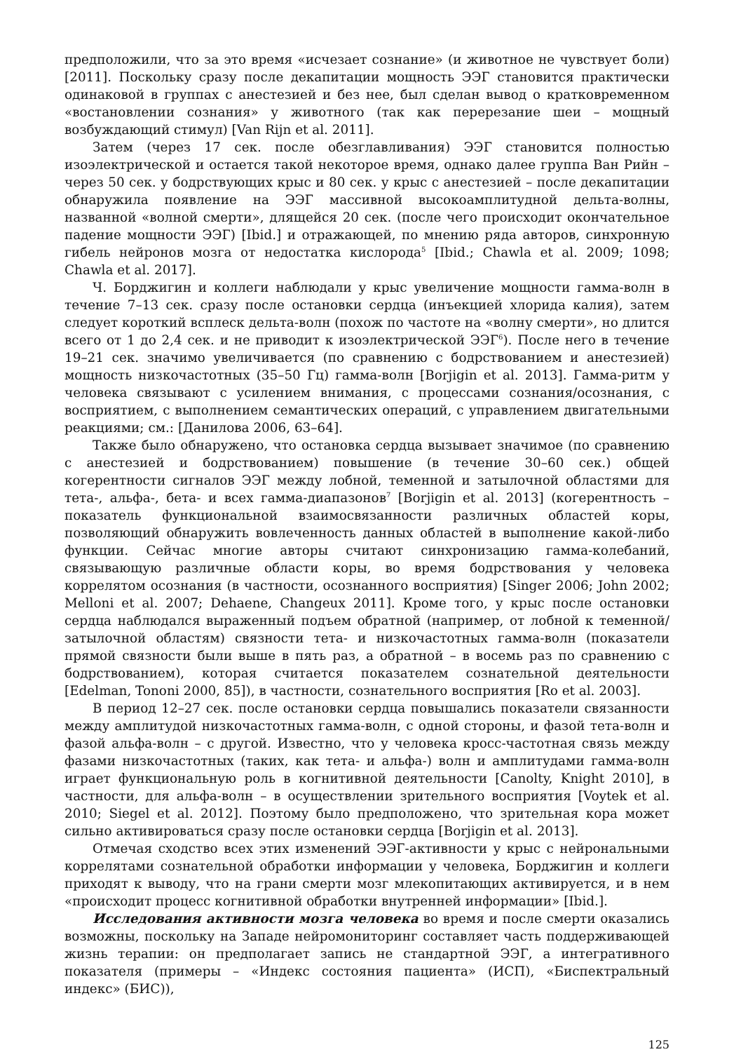предположили, что за это время «исчезает сознание» (и животное не чувствует боли) [2011]. Поскольку сразу после декапитации мощность ЭЭГ становится практически одинаковой в группах с анестезией и без нее, был сделан вывод о кратковременном «востановлении сознания» у животного (так как перерезание шеи – мощный возбуждающий стимул) [Van Rijn et al. 2011].
Затем (через 17 сек. после обезглавливания) ЭЭГ становится полностью изоэлектрической и остается такой некоторое время, однако далее группа Ван Рийн – через 50 сек. у бодрствующих крыс и 80 сек. у крыс с анестезией – после декапитации обнаружила появление на ЭЭГ массивной высокоамплитудной дельта-волны, названной «волной смерти», длящейся 20 сек. (после чего происходит окончательное падение мощности ЭЭГ) [Ibid.] и отражающей, по мнению ряда авторов, синхронную гибель нейронов мозга от недостатка кислорода<sup>5</sup> [Ibid.; Chawla et al. 2009; 1098; Chawla et al. 2017].
Ч. Борджигин и коллеги наблюдали у крыс увеличение мощности гамма-волн в течение 7–13 сек. сразу после остановки сердца (инъекцией хлорида калия), затем следует короткий всплеск дельта-волн (похож по частоте на «волну смерти», но длится всего от 1 до 2,4 сек. и не приводит к изоэлектрической ЭЭГ<sup>6</sup>). После него в течение 19–21 сек. значимо увеличивается (по сравнению с бодрствованием и анестезией) мощность низкочастотных (35–50 Гц) гамма-волн [Borjigin et al. 2013]. Гамма-ритм у человека связывают с усилением внимания, с процессами сознания/осознания, с восприятием, с выполнением семантических операций, с управлением двигательными реакциями; см.: [Данилова 2006, 63–64].
Также было обнаружено, что остановка сердца вызывает значимое (по сравнению с анестезией и бодрствованием) повышение (в течение 30–60 сек.) общей когерентности сигналов ЭЭГ между лобной, теменной и затылочной областями для тета-, альфа-, бета- и всех гамма-диапазонов<sup>7</sup> [Borjigin et al. 2013] (когерентность – показатель функциональной взаимосвязанности различных областей коры, позволяющий обнаружить вовлеченность данных областей в выполнение какой-либо функции. Сейчас многие авторы считают синхронизацию гамма-колебаний, связывающую различные области коры, во время бодрствования у человека коррелятом осознания (в частности, осознанного восприятия) [Singer 2006; John 2002; Melloni et al. 2007; Dehaene, Changeux 2011]. Кроме того, у крыс после остановки сердца наблюдался выраженный подъем обратной (например, от лобной к теменной/затылочной областям) связности тета- и низкочастотных гамма-волн (показатели прямой связности были выше в пять раз, а обратной – в восемь раз по сравнению с бодрствованием), которая считается показателем сознательной деятельности [Edelman, Tononi 2000, 85]), в частности, сознательного восприятия [Ro et al. 2003].
В период 12–27 сек. после остановки сердца повышались показатели связанности между амплитудой низкочастотных гамма-волн, с одной стороны, и фазой тета-волн и фазой альфа-волн – с другой. Известно, что у человека кросс-частотная связь между фазами низкочастотных (таких, как тета- и альфа-) волн и амплитудами гамма-волн играет функциональную роль в когнитивной деятельности [Canolty, Knight 2010], в частности, для альфа-волн – в осуществлении зрительного восприятия [Voytek et al. 2010; Siegel et al. 2012]. Поэтому было предположено, что зрительная кора может сильно активироваться сразу после остановки сердца [Borjigin et al. 2013].
Отмечая сходство всех этих изменений ЭЭГ-активности у крыс с нейрональными коррелятами сознательной обработки информации у человека, Борджигин и коллеги приходят к выводу, что на грани смерти мозг млекопитающих активируется, и в нем «происходит процесс когнитивной обработки внутренней информации» [Ibid.].
Исследования активности мозга человека во время и после смерти оказались возможны, поскольку на Западе нейромониторинг составляет часть поддерживающей жизнь терапии: он предполагает запись не стандартной ЭЭГ, а интегративного показателя (примеры – «Индекс состояния пациента» (ИСП), «Биспектральный индекс» (БИС)),
125